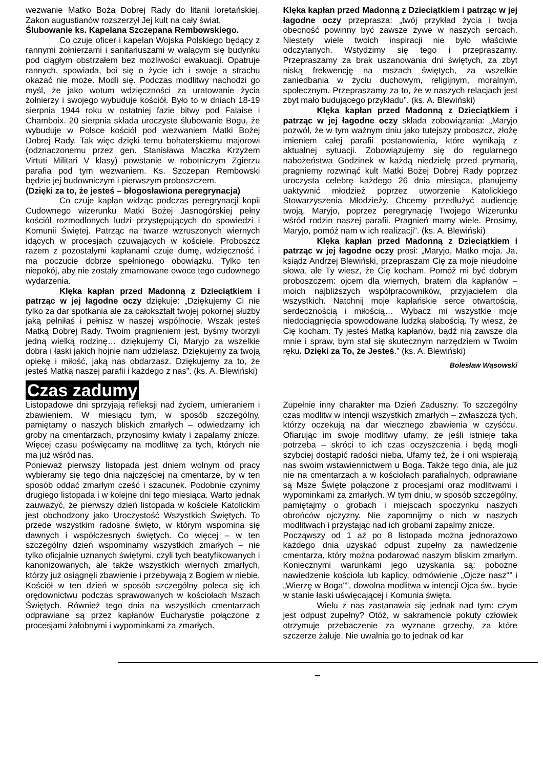wezwanie Matko Boża Dobrej Rady do litanii loretańskiej. Zakon augustianów rozszerzył Jej kult na cały świat.
Ślubowanie ks. Kapelana Szczepana Rembowskiego.
Co czuje oficer i kapelan Wojska Polskiego będący z rannymi żołnierzami i sanitariuszami w walącym się budynku pod ciągłym obstrzałem bez możliwości ewakuacji. Opatruje rannych, spowiada, boi się o życie ich i swoje a strachu okazać nie może. Modli się. Podczas modlitwy nachodzi go myśl, że jako wotum wdzięczności za uratowanie życia żołnierzy i swojego wybuduje kościół. Było to w dniach 18-19 sierpnia 1944 roku w ostatniej fazie bitwy pod Falaise i Chamboix. 20 sierpnia składa uroczyste ślubowanie Bogu, że wybuduje w Polsce kościół pod wezwaniem Matki Bożej Dobrej Rady. Tak więc dzięki temu bohaterskiemu majorowi (odznaczonemu przez gen. Stanisława Maczka Krzyżem Virtuti Militari V klasy) powstanie w robotniczym Zgierzu parafia pod tym wezwaniem. Ks. Szczepan Rembowski będzie jej budowniczym i pierwszym proboszczem.
(Dzięki za to, że jesteś – błogosławiona peregrynacja)
Co czuje kapłan widząc podczas peregrynacji kopii Cudownego wizerunku Matki Bożej Jasnogórskiej pełny kościół rozmodlonych ludzi przystępujących do spowiedzi i Komunii Świętej. Patrząc na twarze wzruszonych wiernych idących w procesjach czuwających w kościele. Proboszcz razem z pozostałymi kapłanami czuje dumę, wdzięczność i ma poczucie dobrze spełnionego obowiązku. Tylko ten niepokój, aby nie zostały zmarnowane owoce tego cudownego wydarzenia.
Klęka kapłan przed Madonną z Dzieciątkiem i patrząc w jej łagodne oczy dziękuje: „Dziękujemy Ci nie tylko za dar spotkania ale za całokształt twojej pokornej służby jaką pełniłaś i pełnisz w naszej wspólnocie. Wszak jesteś Matką Dobrej Rady. Twoim pragnieniem jest, byśmy tworzyli jedną wielką rodzinę… dziękujemy Ci, Maryjo za wszelkie dobra i łaski jakich hojnie nam udzielasz. Dziękujemy za twoją opiekę i miłość, jaką nas obdarzasz. Dziękujemy za to, że jesteś Matką naszej parafii i każdego z nas”. (ks. A. Blewiński)
Klęka kapłan przed Madonną z Dzieciątkiem i patrząc w jej łagodne oczy przeprasza: „twój przykład życia i twoja obecność powinny być zawsze żywe w naszych sercach. Niestety wiele twoich inspiracji nie było właściwie odczytanych. Wstydzimy się tego i przepraszamy. Przepraszamy za brak uszanowania dni świętych, za zbyt niską frekwencję na mszach świętych, za wszelkie zaniedbania w życiu duchowym, religijnym, moralnym, społecznym. Przepraszamy za to, że w naszych relacjach jest zbyt mało budującego przykładu”. (ks. A. Blewiński)
Klęka kapłan przed Madonną z Dzieciątkiem i patrząc w jej łagodne oczy składa zobowiązania: „Maryjo pozwól, że w tym ważnym dniu jako tutejszy proboszcz, złożę imieniem całej parafii postanowienia, które wynikają z aktualnej sytuacji. Zobowiązujemy się do regularnego nabożeństwa Godzinek w każdą niedzielę przed prymarią, pragniemy rozwinąć kult Matki Bożej Dobrej Rady poprzez uroczysta celebrę każdego 26 dnia miesiąca, planujemy uaktywnić młodzież poprzez utworzenie Katolickiego Stowarzyszenia Młodzieży. Chcemy przedłużyć audiencję twoją, Maryjo, poprzez peregrynację Twojego Wizerunku wśród rodzin naszej parafii. Pragnień mamy wiele. Prosimy, Maryjo, pomóż nam w ich realizacji”. (ks. A. Blewiński)
Klęka kapłan przed Madonną z Dzieciątkiem i patrząc w jej łagodne oczy prosi: „Maryjo, Matko moja. Ja, ksiądz Andrzej Blewiński, przepraszam Cię za moje nieudolne słowa, ale Ty wiesz, że Cię kocham. Pomóż mi być dobrym proboszczem: ojcem dla wiernych, bratem dla kapłanów – moich najbliższych współpracowników, przyjacielem dla wszystkich. Natchnij moje kapłańskie serce otwartością, serdecznością i miłością… Wybacz mi wszystkie moje niedociągnięcia spowodowane ludzką słabością. Ty wiesz, że Cię kocham. Ty jesteś Matką kapłanów, bądź nią zawsze dla mnie i spraw, bym stał się skutecznym narzędziem w Twoim ręku. Dzięki za To, że Jesteś.” (ks. A. Blewiński)
Bolesław Wąsowski
Czas zadumy
Listopadowe dni sprzyjają refleksji nad życiem, umieraniem i zbawieniem. W miesiącu tym, w sposób szczególny, pamiętamy o naszych bliskich zmarłych – odwiedzamy ich groby na cmentarzach, przynosimy kwiaty i zapalamy znicze. Więcej czasu poświęcamy na modlitwę za tych, których nie ma już wśród nas.
Ponieważ pierwszy listopada jest dniem wolnym od pracy wybieramy się tego dnia najczęściej na cmentarze, by w ten sposób oddać zmarłym cześć i szacunek. Podobnie czynimy drugiego listopada i w kolejne dni tego miesiąca. Warto jednak zauważyć, że pierwszy dzień listopada w kościele Katolickim jest obchodzony jako Uroczystość Wszystkich Świętych. To przede wszystkim radosne święto, w którym wspomina się dawnych i współczesnych świętych. Co więcej – w ten szczególny dzień wspominamy wszystkich zmarłych – nie tylko oficjalnie uznanych świętymi, czyli tych beatyfikowanych i kanonizowanych, ale także wszystkich wiernych zmarłych, którzy już osiągnęli zbawienie i przebywają z Bogiem w niebie. Kościół w ten dzień w sposób szczególny poleca się ich orędownictwu podczas sprawowanych w kościołach Mszach Świętych. Również tego dnia na wszystkich cmentarzach odprawiane są przez kapłanów Eucharystie połączone z procesjami żałobnymi i wypominkami za zmarłych.
Zupełnie inny charakter ma Dzień Zaduszny. To szczególny czas modlitw w intencji wszystkich zmarłych – zwłaszcza tych, którzy oczekują na dar wiecznego zbawienia w czyśćcu. Ofiarując im swoje modlitwy ufamy, że jeśli istnieje taka potrzeba – skróci to ich czas oczyszczenia i będą mogli szybciej dostąpić radości nieba. Ufamy też, że i oni wspierają nas swoim wstawiennictwem u Boga. Także tego dnia, ale już nie na cmentarzach a w kościołach parafialnych, odprawiane są Msze Święte połączone z procesjami oraz modlitwami i wypominkami za zmarłych. W tym dniu, w sposób szczególny, pamiętajmy o grobach i miejscach spoczynku naszych obrońców ojczyzny. Nie zapomnijmy o nich w naszych modlitwach i przystając nad ich grobami zapalmy znicze.
Począwszy od 1 aż po 8 listopada można jednorazowo każdego dnia uzyskać odpust zupełny za nawiedzenie cmentarza, który można podarować naszym bliskim zmarłym. Koniecznymi warunkami jego uzyskania są: pobożne nawiedzenie kościoła lub kaplicy, odmówienie „Ojcze nasz"” i „Wierzę w Boga"”, dowolna modlitwa w intencji Ojca św., bycie w stanie łaski uświęcającej i Komunia święta.
Wielu z nas zastanawia się jednak nad tym: czym jest odpust zupełny? Otóż, w sakramencie pokuty człowiek otrzymuje przebaczenie za wyznane grzechy, za które szczerze żałuje. Nie uwalnia go to jednak od kar
–